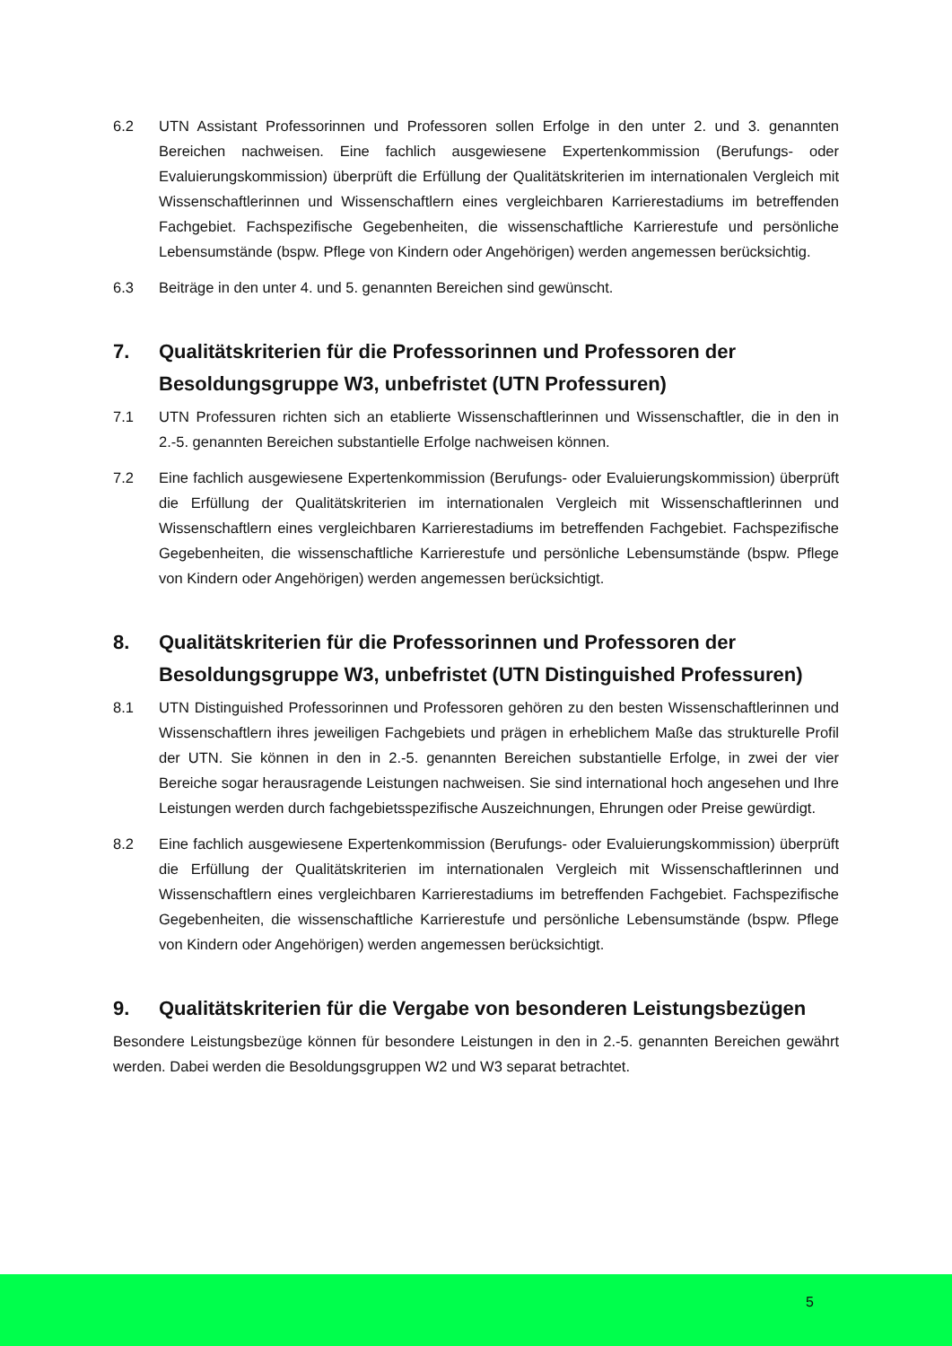6.2 UTN Assistant Professorinnen und Professoren sollen Erfolge in den unter 2. und 3. genann­ten Bereichen nachweisen. Eine fachlich ausgewiesene Expertenkommission (Berufungs- oder Evaluierungskommission) überprüft die Erfüllung der Qualitätskriterien im inter­nationalen Vergleich mit Wissenschaftlerinnen und Wissenschaftlern eines vergleichbaren Karrierestadiums im betreffenden Fachgebiet. Fachspezifische Gegebenheiten, die wissen­schaftliche Karrierestufe und persönliche Lebensumstände (bspw. Pflege von Kindern oder Angehörigen) werden angemessen berücksichtig.
6.3 Beiträge in den unter 4. und 5. genannten Bereichen sind gewünscht.
7. Qualitätskriterien für die Professorinnen und Professoren der Besoldungsgruppe W3, unbefristet (UTN Professuren)
7.1 UTN Professuren richten sich an etablierte Wissenschaftlerinnen und Wissenschaftler, die in den in 2.-5. genannten Bereichen substantielle Erfolge nachweisen können.
7.2 Eine fachlich ausgewiesene Expertenkommission (Berufungs- oder Evaluierungs­kommission) überprüft die Erfüllung der Qualitätskriterien im internationalen Vergleich mit Wissenschaftlerinnen und Wissenschaftlern eines vergleichbaren Karrierestadiums im be­treffenden Fachgebiet. Fachspezifische Gegebenheiten, die wissenschaftliche Karrierestufe und persönliche Lebensumstände (bspw. Pflege von Kindern oder Angehörigen) werden an­gemessen berücksichtigt.
8. Qualitätskriterien für die Professorinnen und Professoren der Besoldungsgruppe W3, unbefristet (UTN Distinguished Professuren)
8.1 UTN Distinguished Professorinnen und Professoren gehören zu den besten Wissenschaftler­innen und Wissenschaftlern ihres jeweiligen Fachgebiets und prägen in erheblichem Maße das strukturelle Profil der UTN. Sie können in den in 2.-5. genannten Bereichen substantielle Erfolge, in zwei der vier Bereiche sogar herausragende Leistungen nachweisen. Sie sind international hoch angesehen und Ihre Leistungen werden durch fachgebietsspezifische Auszeichnungen, Ehrungen oder Preise gewürdigt.
8.2 Eine fachlich ausgewiesene Expertenkommission (Berufungs- oder Evaluierungskommis­sion) überprüft die Erfüllung der Qualitätskriterien im internationalen Vergleich mit Wissen­schaftlerinnen und Wissenschaftlern eines vergleichbaren Karrierestadiums im betreffen­den Fachgebiet. Fachspezifische Gegebenheiten, die wissenschaftliche Karrierestufe und persönliche Lebensumstände (bspw. Pflege von Kindern oder Angehörigen) werden ange­messen berücksichtigt.
9. Qualitätskriterien für die Vergabe von besonderen Leistungsbezügen
Besondere Leistungsbezüge können für besondere Leistungen in den in 2.-5. genannten Bereichen gewährt werden. Dabei werden die Besoldungsgruppen W2 und W3 separat betrachtet.
5